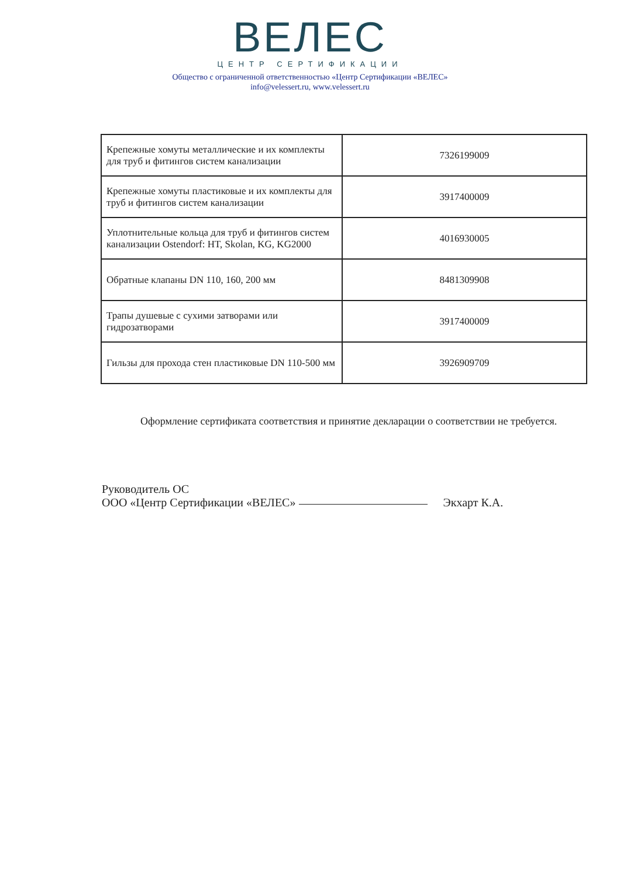ВЕЛЕС
ЦЕНТР СЕРТИФИКАЦИИ
Общество с ограниченной ответственностью «Центр Сертификации «ВЕЛЕС»
info@velessert.ru, www.velessert.ru
| Крепежные хомуты металлические и их комплекты для труб и фитингов систем канализации | 7326199009 |
| Крепежные хомуты пластиковые и их комплекты для труб и фитингов систем канализации | 3917400009 |
| Уплотнительные кольца для труб и фитингов систем канализации Ostendorf: HT, Skolan, KG, KG2000 | 4016930005 |
| Обратные клапаны DN 110, 160, 200 мм | 8481309908 |
| Трапы душевые с сухими затворами или гидрозатворами | 3917400009 |
| Гильзы для прохода стен пластиковые DN 110-500 мм | 3926909709 |
Оформление сертификата соответствия и принятие декларации о соответствии не требуется.
Руководитель ОС
ООО «Центр Сертификации «ВЕЛЕС»
Экхарт К.А.